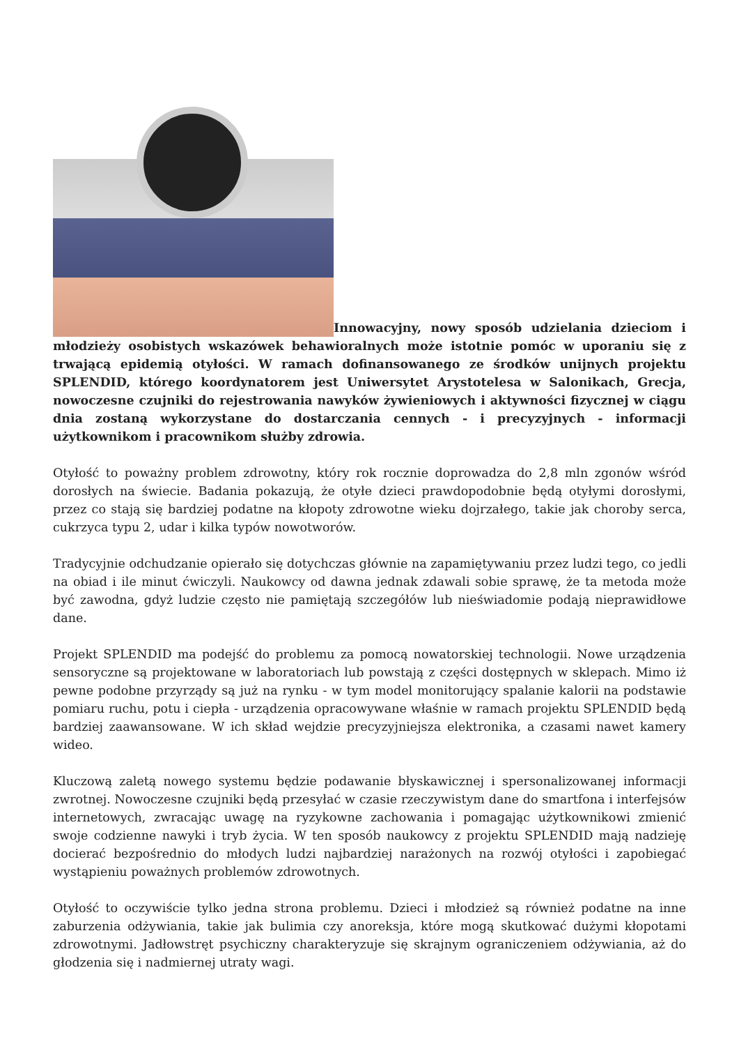Innowacyjny, nowy sposób udzielania dzieciom i młodzieży osobistych wskazówek behawioralnych może istotnie pomóc w uporaniu się z trwającą epidemią otyłości. W ramach dofinansowanego ze środków unijnych projektu SPLENDID, którego koordynatorem jest Uniwersytet Arystotelesa w Salonikach, Grecja, nowoczesne czujniki do rejestrowania nawyków żywieniowych i aktywności fizycznej w ciągu dnia zostaną wykorzystane do dostarczania cennych - i precyzyjnych - informacji użytkownikom i pracownikom służby zdrowia.
Otyłość to poważny problem zdrowotny, który rok rocznie doprowadza do 2,8 mln zgonów wśród dorosłych na świecie. Badania pokazują, że otyłe dzieci prawdopodobnie będą otyłymi dorosłymi, przez co stają się bardziej podatne na kłopoty zdrowotne wieku dojrzałego, takie jak choroby serca, cukrzyca typu 2, udar i kilka typów nowotworów.
Tradycyjnie odchudzanie opierało się dotychczas głównie na zapamiętywaniu przez ludzi tego, co jedli na obiad i ile minut ćwiczyli. Naukowcy od dawna jednak zdawali sobie sprawę, że ta metoda może być zawodna, gdyż ludzie często nie pamiętają szczegółów lub nieświadomie podają nieprawidłowe dane.
Projekt SPLENDID ma podejść do problemu za pomocą nowatorskiej technologii. Nowe urządzenia sensoryczne są projektowane w laboratoriach lub powstają z części dostępnych w sklepach. Mimo iż pewne podobne przyrządy są już na rynku - w tym model monitorujący spalanie kalorii na podstawie pomiaru ruchu, potu i ciepła - urządzenia opracowywane właśnie w ramach projektu SPLENDID będą bardziej zaawansowane. W ich skład wejdzie precyzyjniejsza elektronika, a czasami nawet kamery wideo.
Kluczową zaletą nowego systemu będzie podawanie błyskawicznej i spersonalizowanej informacji zwrotnej. Nowoczesne czujniki będą przesyłać w czasie rzeczywistym dane do smartfona i interfejsów internetowych, zwracając uwagę na ryzykowne zachowania i pomagając użytkownikowi zmienić swoje codzienne nawyki i tryb życia. W ten sposób naukowcy z projektu SPLENDID mają nadzieję docierać bezpośrednio do młodych ludzi najbardziej narażonych na rozwój otyłości i zapobiegać wystąpieniu poważnych problemów zdrowotnych.
Otyłość to oczywiście tylko jedna strona problemu. Dzieci i młodzież są również podatne na inne zaburzenia odżywiania, takie jak bulimia czy anoreksja, które mogą skutkować dużymi kłopotami zdrowotnymi. Jadłowstręt psychiczny charakteryzuje się skrajnym ograniczeniem odżywiania, aż do głodzenia się i nadmiernej utraty wagi.